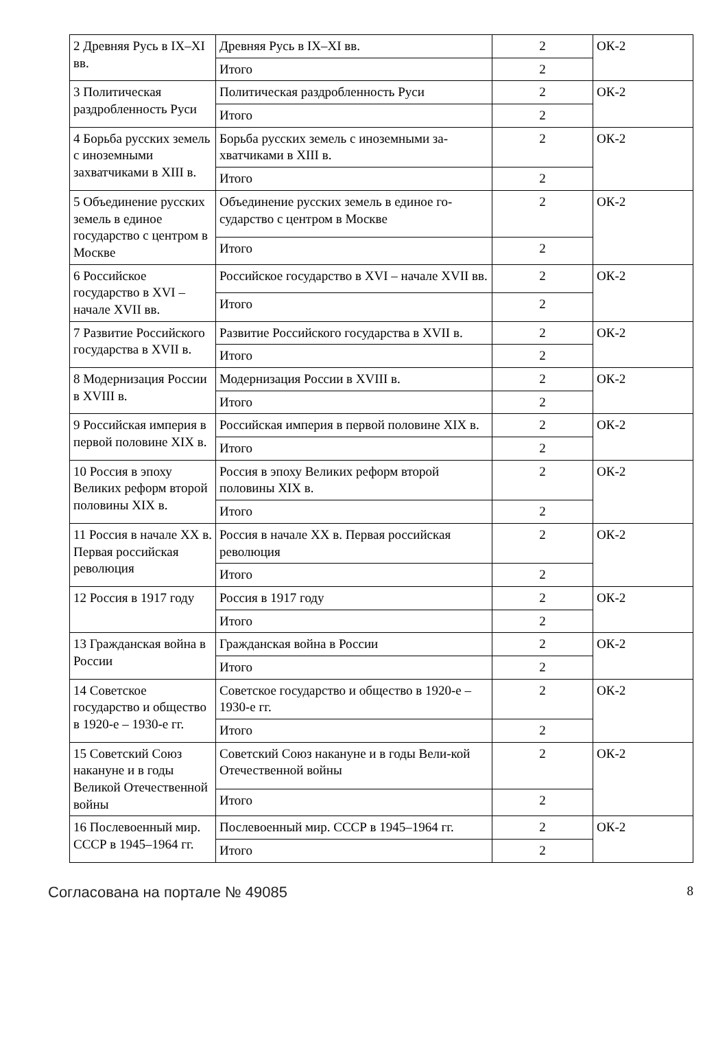| 2 Древняя Русь в IX–XI вв. | Древняя Русь в IX–XI вв. | 2 | ОК-2 |
| | Итого | 2 | |
| 3 Политическая раздробленность Руси | Политическая раздробленность Руси | 2 | ОК-2 |
| | Итого | 2 | |
| 4 Борьба русских земель с иноземными захватчиками в XIII в. | Борьба русских земель с иноземными за-хватчиками в XIII в. | 2 | ОК-2 |
| | Итого | 2 | |
| 5 Объединение русских земель в единое государство с центром в Москве | Объединение русских земель в единое го-сударство с центром в Москве | 2 | ОК-2 |
| | Итого | 2 | |
| 6 Российское государство в XVI – начале XVII вв. | Российское государство в XVI – начале XVII вв. | 2 | ОК-2 |
| | Итого | 2 | |
| 7 Развитие Российского государства в XVII в. | Развитие Российского государства в XVII в. | 2 | ОК-2 |
| | Итого | 2 | |
| 8 Модернизация России в XVIII в. | Модернизация России в XVIII в. | 2 | ОК-2 |
| | Итого | 2 | |
| 9 Российская империя в первой половине XIX в. | Российская империя в первой половине XIX в. | 2 | ОК-2 |
| | Итого | 2 | |
| 10 Россия в эпоху Великих реформ второй половины XIX в. | Россия в эпоху Великих реформ второй половины XIX в. | 2 | ОК-2 |
| | Итого | 2 | |
| 11 Россия в начале XX в. Первая российская революция | Россия в начале XX в. Первая российская революция | 2 | ОК-2 |
| | Итого | 2 | |
| 12 Россия в 1917 году | Россия в 1917 году | 2 | ОК-2 |
| | Итого | 2 | |
| 13 Гражданская война в России | Гражданская война в России | 2 | ОК-2 |
| | Итого | 2 | |
| 14 Советское государство и общество в 1920-е – 1930-е гг. | Советское государство и общество в 1920-е – 1930-е гг. | 2 | ОК-2 |
| | Итого | 2 | |
| 15 Советский Союз накануне и в годы Великой Отечественной войны | Советский Союз накануне и в годы Вели-кой Отечественной войны | 2 | ОК-2 |
| | Итого | 2 | |
| 16 Послевоенный мир. СССР в 1945–1964 гг. | Послевоенный мир. СССР в 1945–1964 гг. | 2 | ОК-2 |
| | Итого | 2 | |
Согласована на портале № 49085 8